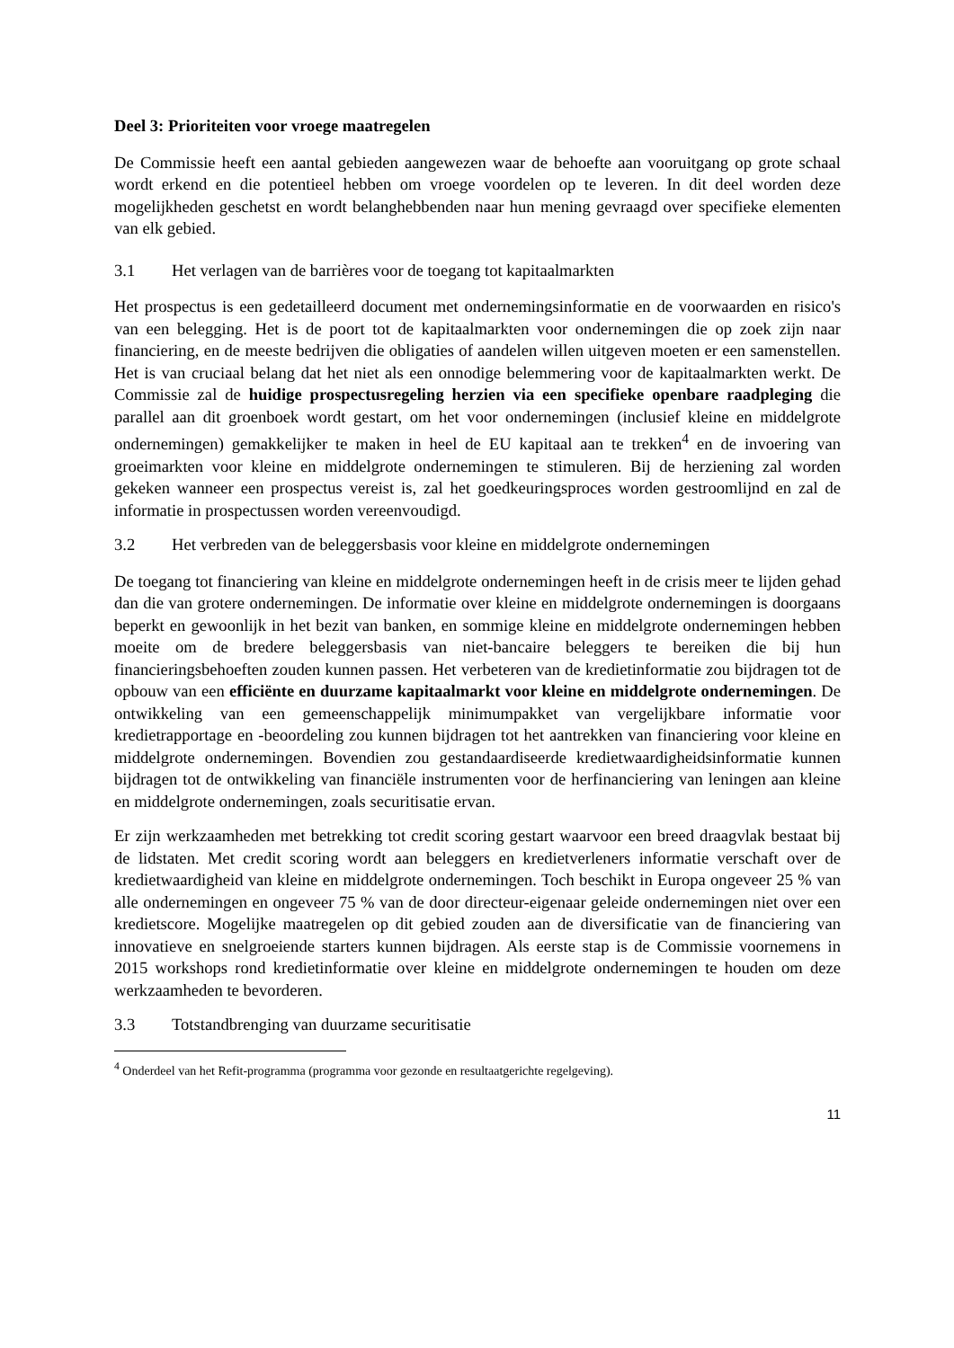Deel 3: Prioriteiten voor vroege maatregelen
De Commissie heeft een aantal gebieden aangewezen waar de behoefte aan vooruitgang op grote schaal wordt erkend en die potentieel hebben om vroege voordelen op te leveren. In dit deel worden deze mogelijkheden geschetst en wordt belanghebbenden naar hun mening gevraagd over specifieke elementen van elk gebied.
3.1 Het verlagen van de barrières voor de toegang tot kapitaalmarkten
Het prospectus is een gedetailleerd document met ondernemingsinformatie en de voorwaarden en risico's van een belegging. Het is de poort tot de kapitaalmarkten voor ondernemingen die op zoek zijn naar financiering, en de meeste bedrijven die obligaties of aandelen willen uitgeven moeten er een samenstellen. Het is van cruciaal belang dat het niet als een onnodige belemmering voor de kapitaalmarkten werkt. De Commissie zal de huidige prospectusregeling herzien via een specifieke openbare raadpleging die parallel aan dit groenboek wordt gestart, om het voor ondernemingen (inclusief kleine en middelgrote ondernemingen) gemakkelijker te maken in heel de EU kapitaal aan te trekken<sup>4</sup> en de invoering van groeimarkten voor kleine en middelgrote ondernemingen te stimuleren. Bij de herziening zal worden gekeken wanneer een prospectus vereist is, zal het goedkeuringsproces worden gestroomlijnd en zal de informatie in prospectussen worden vereenvoudigd.
3.2 Het verbreden van de beleggersbasis voor kleine en middelgrote ondernemingen
De toegang tot financiering van kleine en middelgrote ondernemingen heeft in de crisis meer te lijden gehad dan die van grotere ondernemingen. De informatie over kleine en middelgrote ondernemingen is doorgaans beperkt en gewoonlijk in het bezit van banken, en sommige kleine en middelgrote ondernemingen hebben moeite om de bredere beleggersbasis van niet-bancaire beleggers te bereiken die bij hun financieringsbehoeften zouden kunnen passen. Het verbeteren van de kredietinformatie zou bijdragen tot de opbouw van een efficiënte en duurzame kapitaalmarkt voor kleine en middelgrote ondernemingen. De ontwikkeling van een gemeenschappelijk minimumpakket van vergelijkbare informatie voor kredietrapportage en -beoordeling zou kunnen bijdragen tot het aantrekken van financiering voor kleine en middelgrote ondernemingen. Bovendien zou gestandaardiseerde kredietwaardigheidsinformatie kunnen bijdragen tot de ontwikkeling van financiële instrumenten voor de herfinanciering van leningen aan kleine en middelgrote ondernemingen, zoals securitisatie ervan.
Er zijn werkzaamheden met betrekking tot credit scoring gestart waarvoor een breed draagvlak bestaat bij de lidstaten. Met credit scoring wordt aan beleggers en kredietverleners informatie verschaft over de kredietwaardigheid van kleine en middelgrote ondernemingen. Toch beschikt in Europa ongeveer 25 % van alle ondernemingen en ongeveer 75 % van de door directeur-eigenaar geleide ondernemingen niet over een kredietscore. Mogelijke maatregelen op dit gebied zouden aan de diversificatie van de financiering van innovatieve en snelgroeiende starters kunnen bijdragen. Als eerste stap is de Commissie voornemens in 2015 workshops rond kredietinformatie over kleine en middelgrote ondernemingen te houden om deze werkzaamheden te bevorderen.
3.3 Totstandbrenging van duurzame securitisatie
<sup>4</sup> Onderdeel van het Refit-programma (programma voor gezonde en resultaatgerichte regelgeving).
11